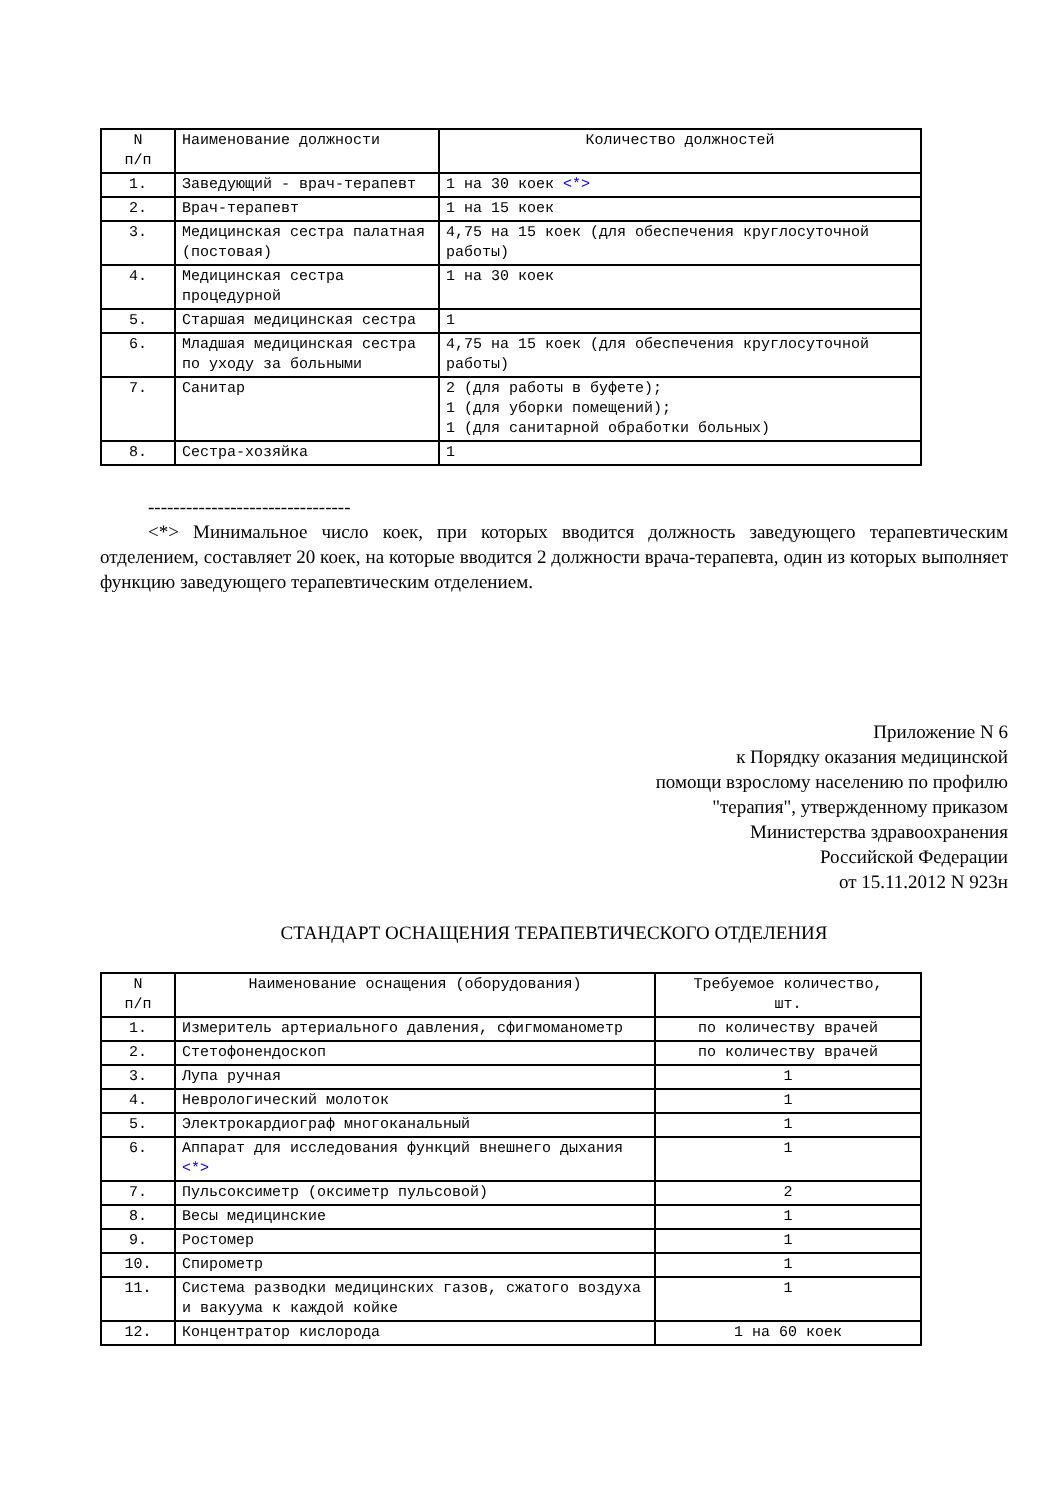| N п/п | Наименование должности | Количество должностей |
| 1. | Заведующий - врач-терапевт | 1 на 30 коек <*> |
| 2. | Врач-терапевт | 1 на 15 коек |
| 3. | Медицинская сестра палатная (постовая) | 4,75 на 15 коек (для обеспечения круглосуточной работы) |
| 4. | Медицинская сестра процедурной | 1 на 30 коек |
| 5. | Старшая медицинская сестра | 1 |
| 6. | Младшая медицинская сестра по уходу за больными | 4,75 на 15 коек (для обеспечения круглосуточной работы) |
| 7. | Санитар | 2 (для работы в буфете); 1 (для уборки помещений); 1 (для санитарной обработки больных) |
| 8. | Сестра-хозяйка | 1 |
--------------------------------
<*> Минимальное число коек, при которых вводится должность заведующего терапевтическим отделением, составляет 20 коек, на которые вводится 2 должности врача-терапевта, один из которых выполняет функцию заведующего терапевтическим отделением.
Приложение N 6
к Порядку оказания медицинской
помощи взрослому населению по профилю
"терапия", утвержденному приказом
Министерства здравоохранения
Российской Федерации
от 15.11.2012 N 923н
СТАНДАРТ ОСНАЩЕНИЯ ТЕРАПЕВТИЧЕСКОГО ОТДЕЛЕНИЯ
| N п/п | Наименование оснащения (оборудования) | Требуемое количество, шт. |
| 1. | Измеритель артериального давления, сфигмоманометр | по количеству врачей |
| 2. | Стетофонендоскоп | по количеству врачей |
| 3. | Лупа ручная | 1 |
| 4. | Неврологический молоток | 1 |
| 5. | Электрокардиограф многоканальный | 1 |
| 6. | Аппарат для исследования функций внешнего дыхания <*> | 1 |
| 7. | Пульсоксиметр (оксиметр пульсовой) | 2 |
| 8. | Весы медицинские | 1 |
| 9. | Ростомер | 1 |
| 10. | Спирометр | 1 |
| 11. | Система разводки медицинских газов, сжатого воздуха и вакуума к каждой койке | 1 |
| 12. | Концентратор кислорода | 1 на 60 коек |